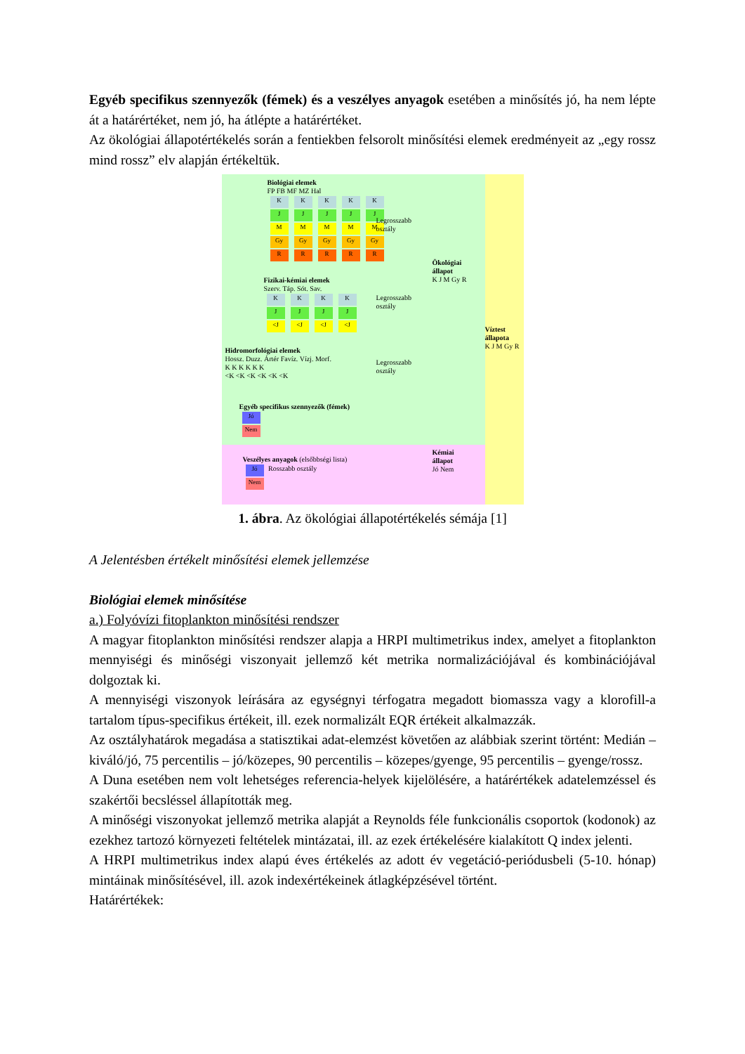Egyéb specifikus szennyezők (fémek) és a veszélyes anyagok esetében a minősítés jó, ha nem lépte át a határértéket, nem jó, ha átlépte a határértéket.
Az ökológiai állapotértékelés során a fentiekben felsorolt minősítési elemek eredményeit az „egy rossz mind rossz” elv alapján értékeltük.
Biológiai elemek
FP FB MF MZ Hal
KKKKK
JJJJJ
MMMMM
Gy Gy Gy Gy Gy
RRRRR
Legrosszabb
osztály
Fizikai-kémiai elemek
Szerv. Táp. Sót. Sav.
KKKK
JJJJ
<J <J <J <J
Legrosszabb
osztály
Ökológiai
állapot
K J M Gy R
Víztest
állapota
K J M Gy R
Hidromorfológiai elemek
Hossz. Duzz. Ártér Favíz. Vízj. Morf.
K K K K K K
<K <K <K <K <K <K
Legrosszabb
osztály
Egyéb specifikus szennyezők (fémek)
Jó
Nem
Veszélyes anyagok (elsőbbségi lista)
Jó Rosszabb osztály
Nem
Kémiai
állapot
Jó Nem
1. ábra. Az ökológiai állapotértékelés sémája [1]
A Jelentésben értékelt minősítési elemek jellemzése
Biológiai elemek minősítése
a.) Folyóvízi fitoplankton minősítési rendszer
A magyar fitoplankton minősítési rendszer alapja a HRPI multimetrikus index, amelyet a fitoplankton mennyiségi és minőségi viszonyait jellemző két metrika normalizációjával és kombinációjával dolgoztak ki.
A mennyiségi viszonyok leírására az egységnyi térfogatra megadott biomassza vagy a klorofill-a tartalom típus-specifikus értékeit, ill. ezek normalizált EQR értékeit alkalmazzák.
Az osztályhatárok megadása a statisztikai adat-elemzést követően az alábbiak szerint történt: Medián – kiváló/jó, 75 percentilis – jó/közepes, 90 percentilis – közepes/gyenge, 95 percentilis – gyenge/rossz.
A Duna esetében nem volt lehetséges referencia-helyek kijelölésére, a határértékek adatelemzéssel és szakértői becsléssel állapították meg.
A minőségi viszonyokat jellemző metrika alapját a Reynolds féle funkcionális csoportok (kodonok) az ezekhez tartozó környezeti feltételek mintázatai, ill. az ezek értékelésére kialakított Q index jelenti.
A HRPI multimetrikus index alapú éves értékelés az adott év vegetáció-periódusbeli (5-10. hónap) mintáinak minősítésével, ill. azok indexértékeinek átlagképzésével történt.
Határértékek: